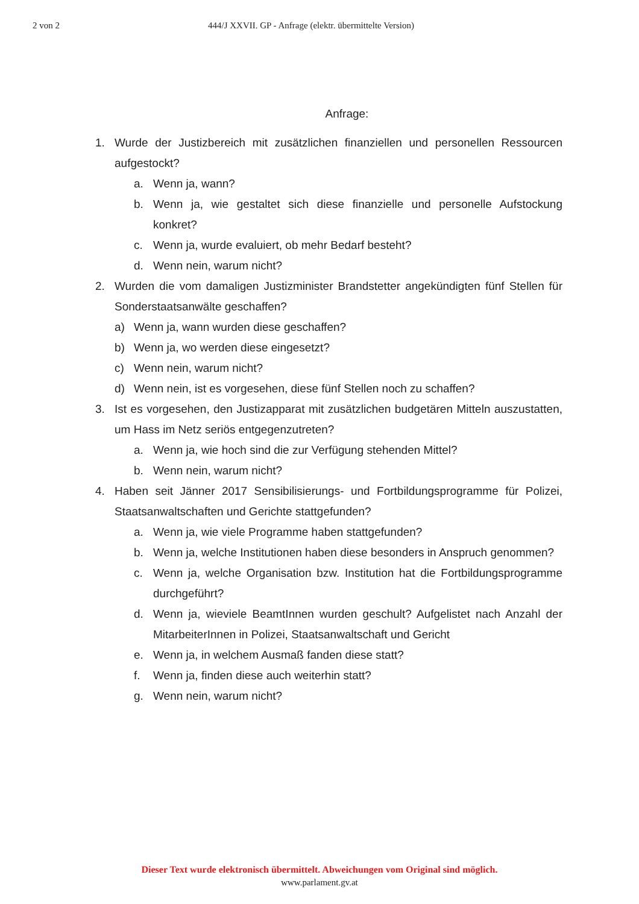2 von 2 444/J XXVII. GP - Anfrage (elektr. übermittelte Version)
Anfrage:
1. Wurde der Justizbereich mit zusätzlichen finanziellen und personellen Ressourcen aufgestockt?
a. Wenn ja, wann?
b. Wenn ja, wie gestaltet sich diese finanzielle und personelle Aufstockung konkret?
c. Wenn ja, wurde evaluiert, ob mehr Bedarf besteht?
d. Wenn nein, warum nicht?
2. Wurden die vom damaligen Justizminister Brandstetter angekündigten fünf Stellen für Sonderstaatsanwälte geschaffen?
a) Wenn ja, wann wurden diese geschaffen?
b) Wenn ja, wo werden diese eingesetzt?
c) Wenn nein, warum nicht?
d) Wenn nein, ist es vorgesehen, diese fünf Stellen noch zu schaffen?
3. Ist es vorgesehen, den Justizapparat mit zusätzlichen budgetären Mitteln auszustatten, um Hass im Netz seriös entgegenzutreten?
a. Wenn ja, wie hoch sind die zur Verfügung stehenden Mittel?
b. Wenn nein, warum nicht?
4. Haben seit Jänner 2017 Sensibilisierungs- und Fortbildungsprogramme für Polizei, Staatsanwaltschaften und Gerichte stattgefunden?
a. Wenn ja, wie viele Programme haben stattgefunden?
b. Wenn ja, welche Institutionen haben diese besonders in Anspruch genommen?
c. Wenn ja, welche Organisation bzw. Institution hat die Fortbildungsprogramme durchgeführt?
d. Wenn ja, wieviele BeamtInnen wurden geschult? Aufgelistet nach Anzahl der MitarbeiterInnen in Polizei, Staatsanwaltschaft und Gericht
e. Wenn ja, in welchem Ausmaß fanden diese statt?
f. Wenn ja, finden diese auch weiterhin statt?
g. Wenn nein, warum nicht?
Dieser Text wurde elektronisch übermittelt. Abweichungen vom Original sind möglich.
www.parlament.gv.at